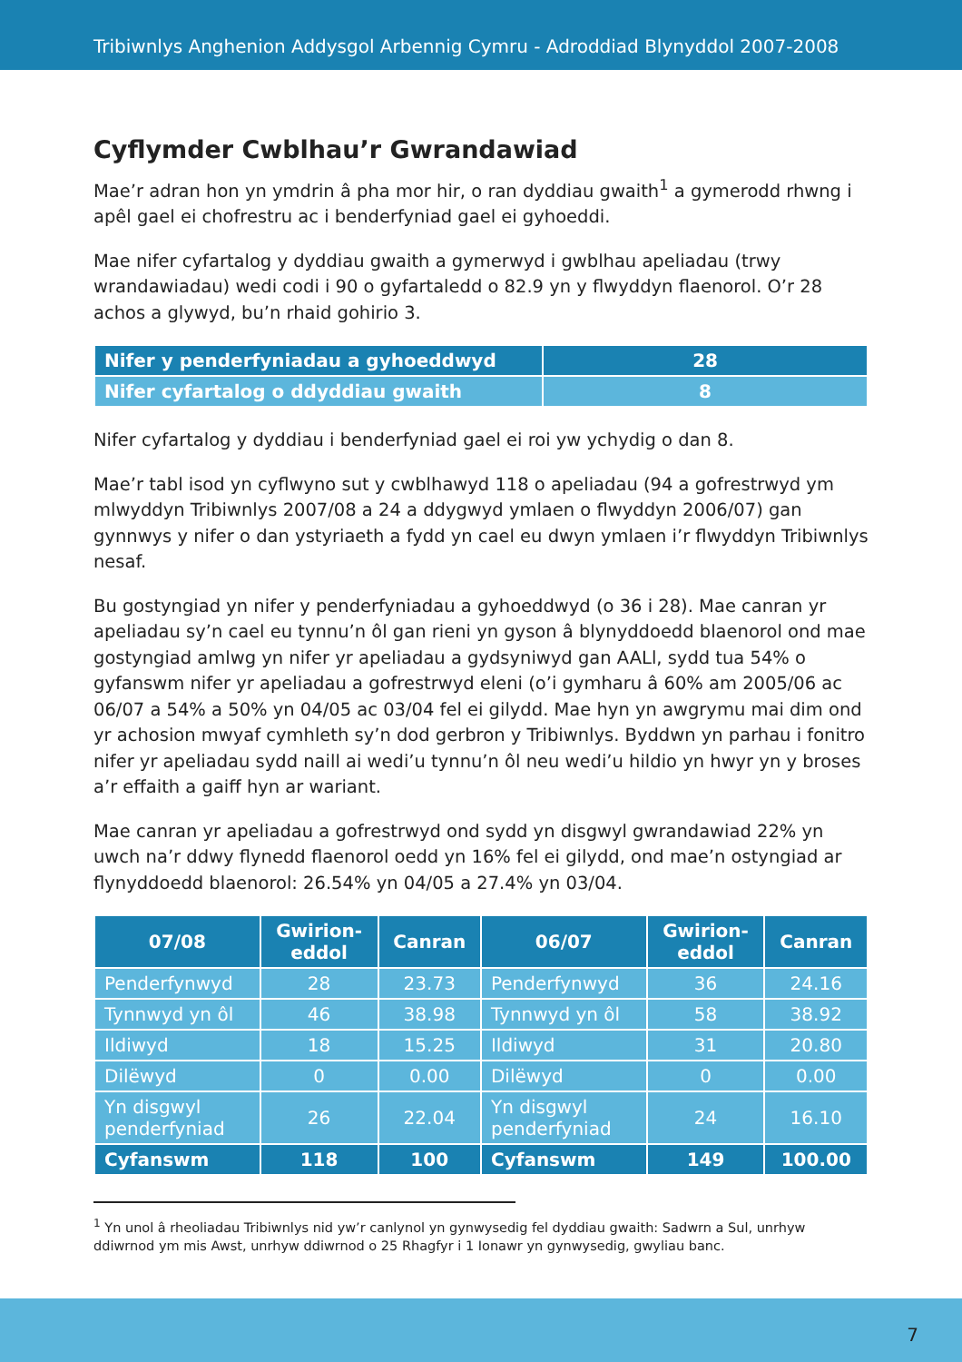Tribiwnlys Anghenion Addysgol Arbennig Cymru - Adroddiad Blynyddol 2007-2008
Cyflymder Cwblhau’r Gwrandawiad
Mae’r adran hon yn ymdrin â pha mor hir, o ran dyddiau gwaith<sup>1</sup> a gymerodd rhwng i apêl gael ei chofrestru ac i benderfyniad gael ei gyhoeddi.
Mae nifer cyfartalog y dyddiau gwaith a gymerwyd i gwblhau apeliadau (trwy wrandawiadau) wedi codi i 90 o gyfartaledd o 82.9 yn y flwyddyn flaenorol. O’r 28 achos a glywyd, bu’n rhaid gohirio 3.
| Nifer y penderfyniadau a gyhoeddwyd | 28 |
| Nifer cyfartalog o ddyddiau gwaith | 8 |
Nifer cyfartalog y dyddiau i benderfyniad gael ei roi yw ychydig o dan 8.
Mae’r tabl isod yn cyflwyno sut y cwblhawyd 118 o apeliadau (94 a gofrestrwyd ym mlwyddyn Tribiwnlys 2007/08 a 24 a ddygwyd ymlaen o flwyddyn 2006/07) gan gynnwys y nifer o dan ystyriaeth a fydd yn cael eu dwyn ymlaen i’r flwyddyn Tribiwnlys nesaf.
Bu gostyngiad yn nifer y penderfyniadau a gyhoeddwyd (o 36 i 28). Mae canran yr apeliadau sy’n cael eu tynnu’n ôl gan rieni yn gyson â blynyddoedd blaenorol ond mae gostyngiad amlwg yn nifer yr apeliadau a gydsyniwyd gan AALl, sydd tua 54% o gyfanswm nifer yr apeliadau a gofrestrwyd eleni (o’i gymharu â 60% am 2005/06 ac 06/07 a 54% a 50% yn 04/05 ac 03/04 fel ei gilydd. Mae hyn yn awgrymu mai dim ond yr achosion mwyaf cymhleth sy’n dod gerbron y Tribiwnlys. Byddwn yn parhau i fonitro nifer yr apeliadau sydd naill ai wedi’u tynnu’n ôl neu wedi’u hildio yn hwyr yn y broses a’r effaith a gaiff hyn ar wariant.
Mae canran yr apeliadau a gofrestrwyd ond sydd yn disgwyl gwrandawiad 22% yn uwch na’r ddwy flynedd flaenorol oedd yn 16% fel ei gilydd, ond mae’n ostyngiad ar flynyddoedd blaenorol: 26.54% yn 04/05 a 27.4% yn 03/04.
| 07/08 | Gwirion- eddol | Canran | 06/07 | Gwirion- eddol | Canran |
| --- | --- | --- | --- | --- | --- |
| Penderfynwyd | 28 | 23.73 | Penderfynwyd | 36 | 24.16 |
| Tynnwyd yn ôl | 46 | 38.98 | Tynnwyd yn ôl | 58 | 38.92 |
| Ildiwyd | 18 | 15.25 | Ildiwyd | 31 | 20.80 |
| Dilëwyd | 0 | 0.00 | Dilëwyd | 0 | 0.00 |
| Yn disgwyl penderfyniad | 26 | 22.04 | Yn disgwyl penderfyniad | 24 | 16.10 |
| Cyfanswm | 118 | 100 | Cyfanswm | 149 | 100.00 |
<sup>1</sup> Yn unol â rheoliadau Tribiwnlys nid yw’r canlynol yn gynwysedig fel dyddiau gwaith: Sadwrn a Sul, unrhyw ddiwrnod ym mis Awst, unrhyw ddiwrnod o 25 Rhagfyr i 1 Ionawr yn gynwysedig, gwyliau banc.
7